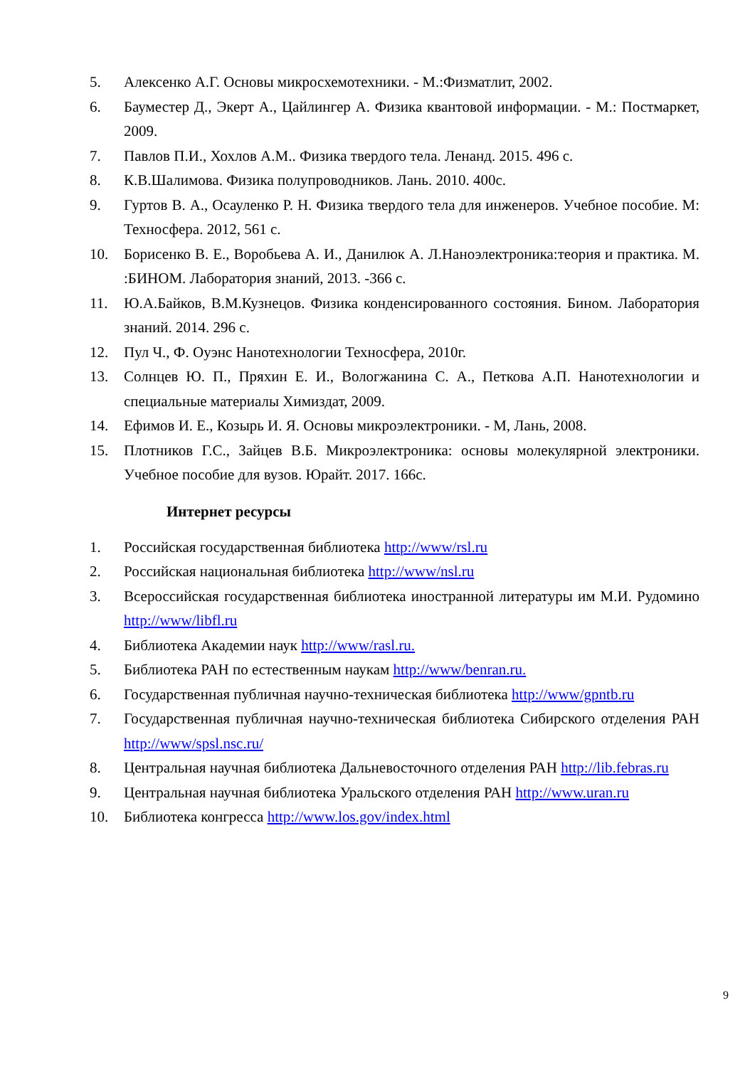5. Алексенко А.Г. Основы микросхемотехники. - М.:Физматлит, 2002.
6. Бауместер Д., Экерт А., Цайлингер А. Физика квантовой информации. - М.: Постмаркет, 2009.
7. Павлов П.И., Хохлов А.М.. Физика твердого тела. Ленанд. 2015. 496 с.
8. К.В.Шалимова. Физика полупроводников. Лань. 2010. 400с.
9. Гуртов В. А., Осауленко Р. Н. Физика твердого тела для инженеров. Учебное пособие. М: Техносфера. 2012, 561 с.
10. Борисенко В. Е., Воробьева А. И., Данилюк А. Л.Наноэлектроника:теория и практика. М. :БИНОМ. Лаборатория знаний, 2013. -366 с.
11. Ю.А.Байков, В.М.Кузнецов. Физика конденсированного состояния. Бином. Лаборатория знаний. 2014. 296 с.
12. Пул Ч., Ф. Оуэнс Нанотехнологии Техносфера, 2010г.
13. Солнцев Ю. П., Пряхин Е. И., Вологжанина С. А., Петкова А.П. Нанотехнологии и специальные материалы Химиздат, 2009.
14. Ефимов И. Е., Козырь И. Я. Основы микроэлектроники. - М, Лань, 2008.
15. Плотников Г.С., Зайцев В.Б. Микроэлектроника: основы молекулярной электроники. Учебное пособие для вузов. Юрайт. 2017. 166с.
Интернет ресурсы
1. Российская государственная библиотека http://www/rsl.ru
2. Российская национальная библиотека http://www/nsl.ru
3. Всероссийская государственная библиотека иностранной литературы им М.И. Рудомино http://www/libfl.ru
4. Библиотека Академии наук http://www/rasl.ru.
5. Библиотека РАН по естественным наукам http://www/benran.ru.
6. Государственная публичная научно-техническая библиотека http://www/gpntb.ru
7. Государственная публичная научно-техническая библиотека Сибирского отделения РАН http://www/spsl.nsc.ru/
8. Центральная научная библиотека Дальневосточного отделения РАН http://lib.febras.ru
9. Центральная научная библиотека Уральского отделения РАН http://www.uran.ru
10. Библиотека конгресса http://www.los.gov/index.html
9